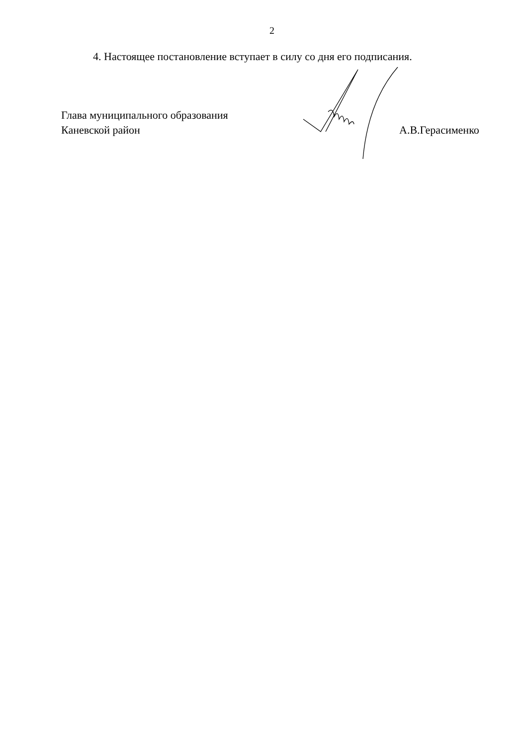2
4. Настоящее постановление вступает в силу со дня его подписания.
Глава муниципального образования
Каневской район
А.В.Герасименко